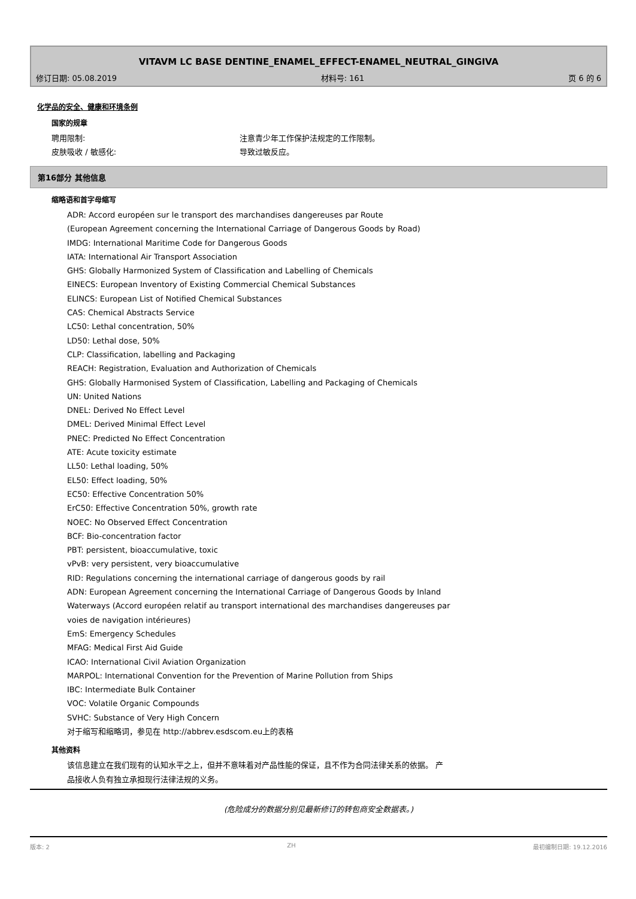VITAVM LC BASE DENTINE_ENAMEL_EFFECT-ENAMEL_NEUTRAL_GINGIVA
修订日期: 05.08.2019 材料号: 161 页 6 的 6
化学品的安全、健康和环境条例
国家的规章
聘用限制: 注意青少年工作保护法规定的工作限制。
皮肤吸收 / 敏感化: 导致过敏反应。
第16部分 其他信息
缩略语和首字母缩写
ADR: Accord européen sur le transport des marchandises dangereuses par Route
(European Agreement concerning the International Carriage of Dangerous Goods by Road)
IMDG: International Maritime Code for Dangerous Goods
IATA: International Air Transport Association
GHS: Globally Harmonized System of Classification and Labelling of Chemicals
EINECS: European Inventory of Existing Commercial Chemical Substances
ELINCS: European List of Notified Chemical Substances
CAS: Chemical Abstracts Service
LC50: Lethal concentration, 50%
LD50: Lethal dose, 50%
CLP: Classification, labelling and Packaging
REACH: Registration, Evaluation and Authorization of Chemicals
GHS: Globally Harmonised System of Classification, Labelling and Packaging of Chemicals
UN: United Nations
DNEL: Derived No Effect Level
DMEL: Derived Minimal Effect Level
PNEC: Predicted No Effect Concentration
ATE: Acute toxicity estimate
LL50: Lethal loading, 50%
EL50: Effect loading, 50%
EC50: Effective Concentration 50%
ErC50: Effective Concentration 50%, growth rate
NOEC: No Observed Effect Concentration
BCF: Bio-concentration factor
PBT: persistent, bioaccumulative, toxic
vPvB: very persistent, very bioaccumulative
RID: Regulations concerning the international carriage of dangerous goods by rail
ADN: European Agreement concerning the International Carriage of Dangerous Goods by Inland
Waterways (Accord européen relatif au transport international des marchandises dangereuses par
voies de navigation intérieures)
EmS: Emergency Schedules
MFAG: Medical First Aid Guide
ICAO: International Civil Aviation Organization
MARPOL: International Convention for the Prevention of Marine Pollution from Ships
IBC: Intermediate Bulk Container
VOC: Volatile Organic Compounds
SVHC: Substance of Very High Concern
对于缩写和缩略词，参见在 http://abbrev.esdscom.eu上的表格
其他资料
该信息建立在我们现有的认知水平之上，但并不意味着对产品性能的保证，且不作为合同法律关系的依据。 产
品接收人负有独立承担现行法律法规的义务。
(危险成分的数据分别见最新修订的转包商安全数据表。)
版本: 2 ZH 最初编制日期: 19.12.2016